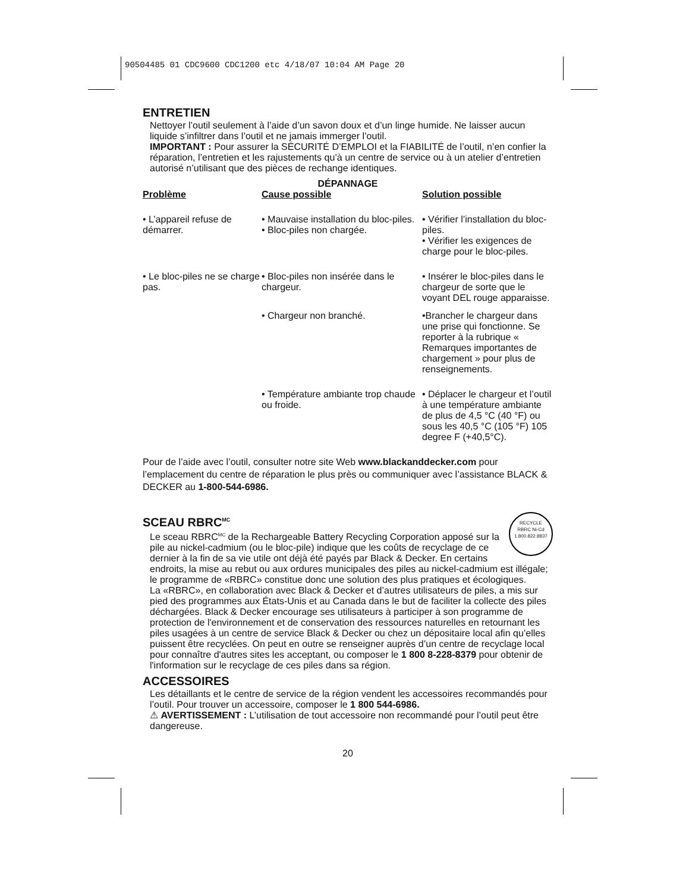90504485 01 CDC9600 CDC1200 etc 4/18/07 10:04 AM Page 20
ENTRETIEN
Nettoyer l’outil seulement à l’aide d’un savon doux et d’un linge humide. Ne laisser aucun liquide s’infiltrer dans l’outil et ne jamais immerger l’outil.
IMPORTANT : Pour assurer la SÉCURITÉ D’EMPLOI et la FIABILITÉ de l’outil, n’en confier la réparation, l’entretien et les rajustements qu’à un centre de service ou à un atelier d’entretien autorisé n’utilisant que des pièces de rechange identiques.
DÉPANNAGE
| Problème | Cause possible | Solution possible |
| --- | --- | --- |
| • L’appareil refuse de démarrer. | • Mauvaise installation du bloc-piles. • Bloc-piles non chargée. | • Vérifier l’installation du bloc-piles. • Vérifier les exigences de charge pour le bloc-piles. |
| • Le bloc-piles ne se charge pas. | • Bloc-piles non insérée dans le chargeur. | • Insérer le bloc-piles dans le chargeur de sorte que le voyant DEL rouge apparaisse. |
| | • Chargeur non branché. | •Brancher le chargeur dans une prise qui fonctionne. Se reporter à la rubrique « Remarques importantes de chargement » pour plus de renseignements. |
| | • Température ambiante trop chaude ou froide. | • Déplacer le chargeur et l’outil à une température ambiante de plus de 4,5 °C (40 °F) ou sous les 40,5 °C (105 °F) 105 degree F (+40,5°C). |
Pour de l’aide avec l’outil, consulter notre site Web www.blackanddecker.com pour l’emplacement du centre de réparation le plus près ou communiquer avec l’assistance BLACK & DECKER au 1-800-544-6986.
SCEAU RBRC<sup>MC</sup>
RECYCLE
RBRC Ni-Cd
1.800.822.8837
Le sceau RBRC<sup>MC</sup> de la Rechargeable Battery Recycling Corporation apposé sur la pile au nickel-cadmium (ou le bloc-pile) indique que les coûts de recyclage de ce dernier à la fin de sa vie utile ont déjà été payés par Black & Decker. En certains endroits, la mise au rebut ou aux ordures municipales des piles au nickel-cadmium est illégale; le programme de «RBRC» constitue donc une solution des plus pratiques et écologiques.
La «RBRC», en collaboration avec Black & Decker et d’autres utilisateurs de piles, a mis sur pied des programmes aux États-Unis et au Canada dans le but de faciliter la collecte des piles déchargées. Black & Decker encourage ses utilisateurs à participer à son programme de protection de l'environnement et de conservation des ressources naturelles en retournant les piles usagées à un centre de service Black & Decker ou chez un dépositaire local afin qu’elles puissent être recyclées. On peut en outre se renseigner auprès d’un centre de recyclage local pour connaître d'autres sites les acceptant, ou composer le 1 800 8-228-8379 pour obtenir de l'information sur le recyclage de ces piles dans sa région.
ACCESSOIRES
Les détaillants et le centre de service de la région vendent les accessoires recommandés pour l’outil. Pour trouver un accessoire, composer le 1 800 544-6986.
⚠ AVERTISSEMENT : L’utilisation de tout accessoire non recommandé pour l’outil peut être dangereuse.
20